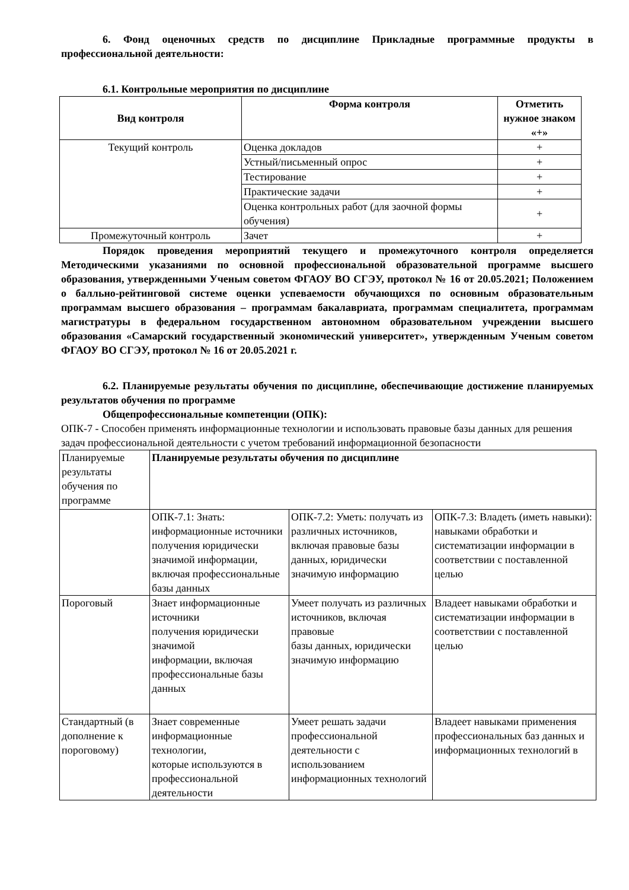6. Фонд оценочных средств по дисциплине Прикладные программные продукты в профессиональной деятельности:
6.1. Контрольные мероприятия по дисциплине
| Вид контроля | Форма контроля | Отметить нужное знаком «+» |
| --- | --- | --- |
| Текущий контроль | Оценка докладов | + |
| | Устный/письменный опрос | + |
| | Тестирование | + |
| | Практические задачи | + |
| | Оценка контрольных работ (для заочной формы обучения) | + |
| Промежуточный контроль | Зачет | + |
Порядок проведения мероприятий текущего и промежуточного контроля определяется Методическими указаниями по основной профессиональной образовательной программе высшего образования, утвержденными Ученым советом ФГАОУ ВО СГЭУ, протокол № 16 от 20.05.2021; Положением о балльно-рейтинговой системе оценки успеваемости обучающихся по основным образовательным программам высшего образования – программам бакалавриата, программам специалитета, программам магистратуры в федеральном государственном автономном образовательном учреждении высшего образования «Самарский государственный экономический университет», утвержденным Ученым советом ФГАОУ ВО СГЭУ, протокол № 16 от 20.05.2021 г.
6.2. Планируемые результаты обучения по дисциплине, обеспечивающие достижение планируемых результатов обучения по программе
Общепрофессиональные компетенции (ОПК):
ОПК-7 - Способен применять информационные технологии и использовать правовые базы данных для решения задач профессиональной деятельности с учетом требований информационной безопасности
| Планируемые результаты обучения по программе | Планируемые результаты обучения по дисциплине | | |
| | ОПК-7.1: Знать: информационные источники получения юридически значимой информации, включая профессиональные базы данных | ОПК-7.2: Уметь: получать из различных источников, включая правовые базы данных, юридически значимую информацию | ОПК-7.3: Владеть (иметь навыки): навыками обработки и систематизации информации в соответствии с поставленной целью |
| Пороговый | Знает информационные источники получения юридически значимой информации, включая профессиональные базы данных | Умеет получать из различных источников, включая правовые базы данных, юридически значимую информацию | Владеет навыками обработки и систематизации информации в соответствии с поставленной целью |
| Стандартный (в дополнение к пороговому) | Знает современные информационные технологии, которые используются в профессиональной деятельности | Умеет решать задачи профессиональной деятельности с использованием информационных технологий | Владеет навыками применения профессиональных баз данных и информационных технологий в |